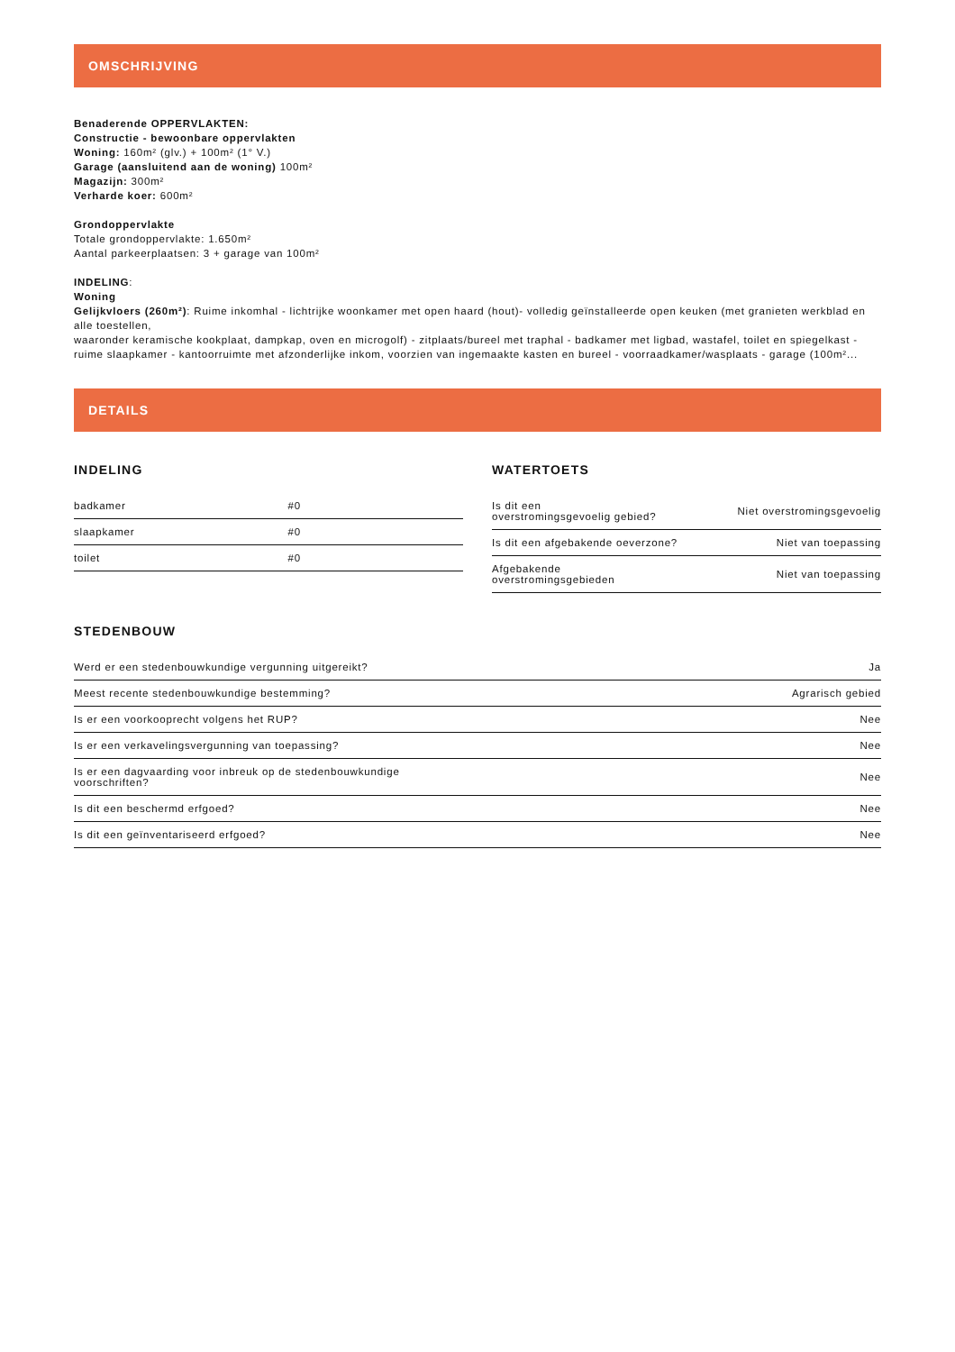OMSCHRIJVING
Benaderende OPPERVLAKTEN:
Constructie - bewoonbare oppervlakten
Woning: 160m² (glv.) + 100m² (1° V.)
Garage (aansluitend aan de woning) 100m²
Magazijn: 300m²
Verharde koer: 600m²
Grondoppervlakte
Totale grondoppervlakte: 1.650m²
Aantal parkeerplaatsen: 3 + garage van 100m²
INDELING:
Woning
Gelijkvloers (260m²): Ruime inkomhal - lichtrijke woonkamer met open haard (hout)- volledig geïnstalleerde open keuken (met granieten werkblad en alle toestellen,
waaronder keramische kookplaat, dampkap, oven en microgolf) - zitplaats/bureel met traphal - badkamer met ligbad, wastafel, toilet en spiegelkast - ruime slaapkamer - kantoorruimte met afzonderlijke inkom, voorzien van ingemaakte kasten en bureel - voorraadkamer/wasplaats - garage (100m²...
DETAILS
INDELING
| badkamer | #0 |
| slaapkamer | #0 |
| toilet | #0 |
WATERTOETS
| Is dit een overstromingsgevoelig gebied? | Niet overstromingsgevoelig |
| Is dit een afgebakende oeverzone? | Niet van toepassing |
| Afgebakende overstromingsgebieden | Niet van toepassing |
STEDENBOUW
| Werd er een stedenbouwkundige vergunning uitgereikt? | Ja |
| Meest recente stedenbouwkundige bestemming? | Agrarisch gebied |
| Is er een voorkooprecht volgens het RUP? | Nee |
| Is er een verkavelingsvergunning van toepassing? | Nee |
| Is er een dagvaarding voor inbreuk op de stedenbouwkundige voorschriften? | Nee |
| Is dit een beschermd erfgoed? | Nee |
| Is dit een geïnventariseerd erfgoed? | Nee |